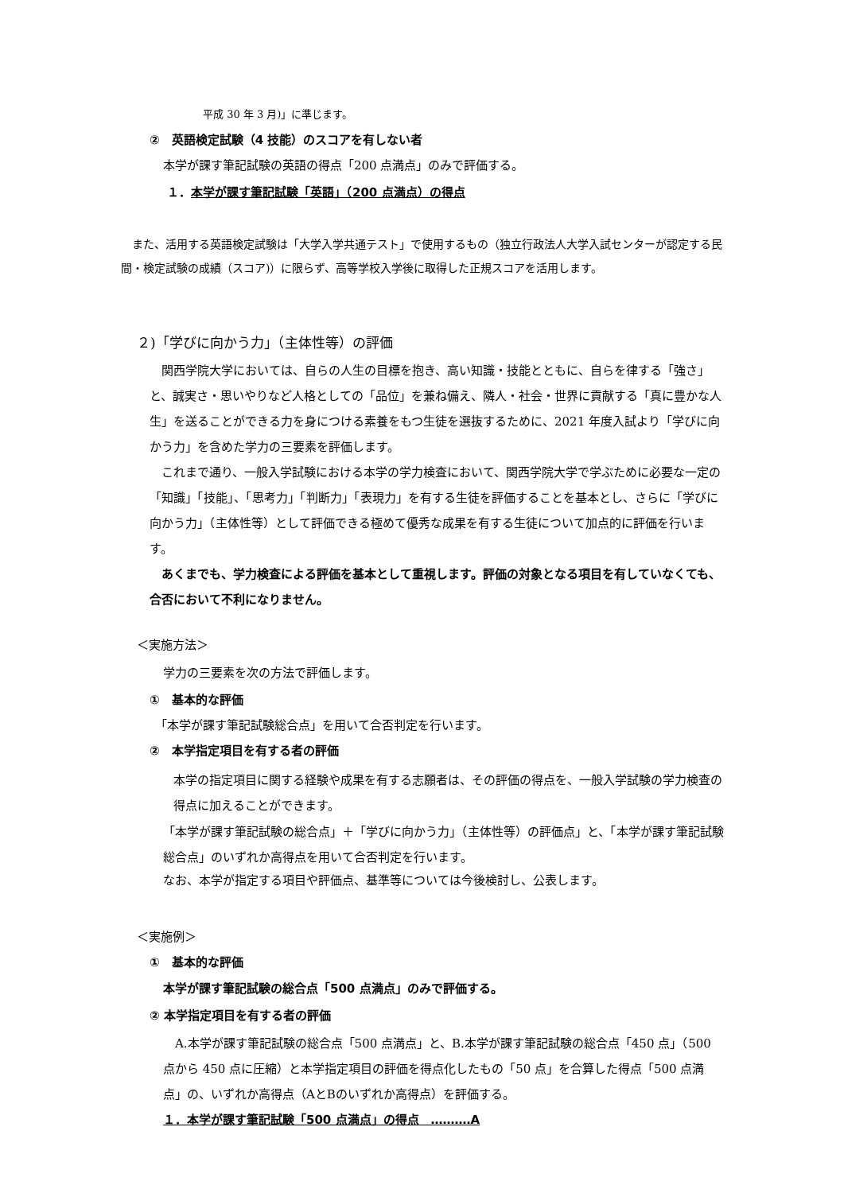平成 30 年 3 月)」に準じます。
②　英語検定試験（4 技能）のスコアを有しない者
本学が課す筆記試験の英語の得点「200 点満点」のみで評価する。
１．本学が課す筆記試験「英語」（200 点満点）の得点
　また、活用する英語検定試験は「大学入学共通テスト」で使用するもの（独立行政法人大学入試センターが認定する民間・検定試験の成績（スコア)）に限らず、高等学校入学後に取得した正規スコアを活用します。
２)「学びに向かう力」（主体性等）の評価
　関西学院大学においては、自らの人生の目標を抱き、高い知識・技能とともに、自らを律する「強さ」と、誠実さ・思いやりなど人格としての「品位」を兼ね備え、隣人・社会・世界に貢献する「真に豊かな人生」を送ることができる力を身につける素養をもつ生徒を選抜するために、2021 年度入試より「学びに向かう力」を含めた学力の三要素を評価します。
　これまで通り、一般入学試験における本学の学力検査において、関西学院大学で学ぶために必要な一定の「知識」「技能」、「思考力」「判断力」「表現力」を有する生徒を評価することを基本とし、さらに「学びに向かう力」（主体性等）として評価できる極めて優秀な成果を有する生徒について加点的に評価を行います。
　あくまでも、学力検査による評価を基本として重視します。評価の対象となる項目を有していなくても、合否において不利になりません。
＜実施方法＞
学力の三要素を次の方法で評価します。
①　基本的な評価
「本学が課す筆記試験総合点」を用いて合否判定を行います。
②　本学指定項目を有する者の評価
本学の指定項目に関する経験や成果を有する志願者は、その評価の得点を、一般入学試験の学力検査の得点に加えることができます。
「本学が課す筆記試験の総合点」＋「学びに向かう力」（主体性等）の評価点」と、「本学が課す筆記試験総合点」のいずれか高得点を用いて合否判定を行います。
なお、本学が指定する項目や評価点、基準等については今後検討し、公表します。
＜実施例＞
①　基本的な評価
本学が課す筆記試験の総合点「500 点満点」のみで評価する。
② 本学指定項目を有する者の評価
　A.本学が課す筆記試験の総合点「500 点満点」と、B.本学が課す筆記試験の総合点「450 点」（500 点から 450 点に圧縮）と本学指定項目の評価を得点化したもの「50 点」を合算した得点「500 点満点」の、いずれか高得点（AとBのいずれか高得点）を評価する。
１．本学が課す筆記試験「500 点満点」の得点　‥‥‥‥‥A